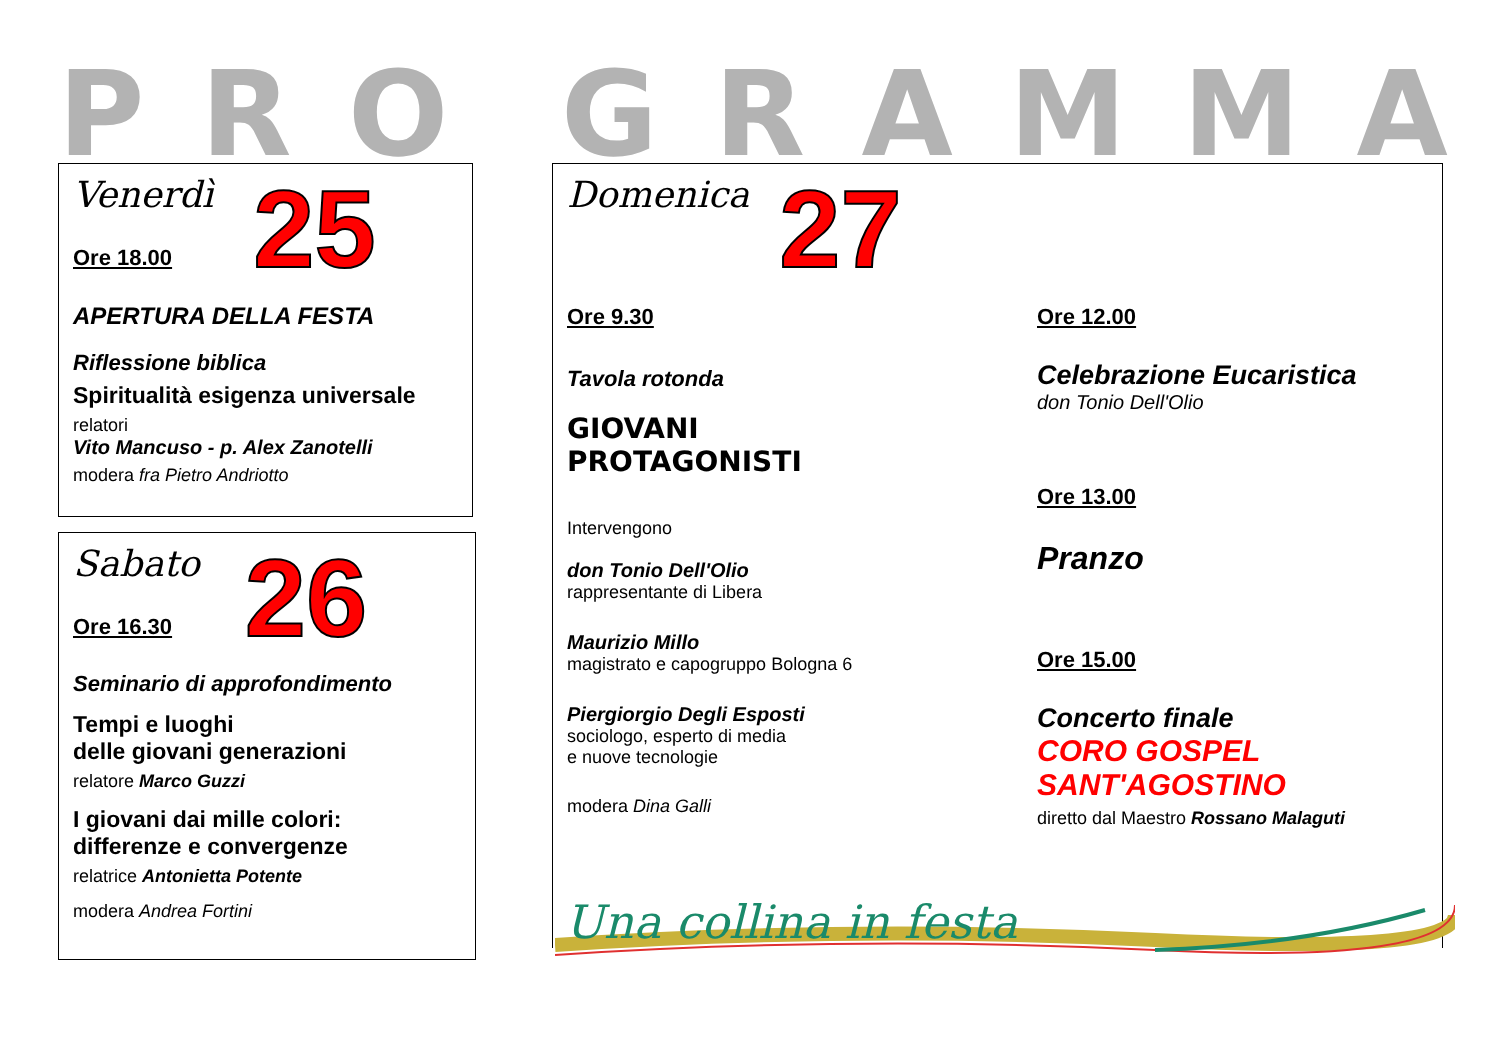PRO GRAMMA
Venerdì
Ore 18.00
25
APERTURA DELLA FESTA
Riflessione biblica
Spiritualità esigenza universale
relatori
Vito Mancuso - p. Alex Zanotelli
modera fra Pietro Andriotto
Sabato
Ore 16.30
26
Seminario di approfondimento
Tempi e luoghi
delle giovani generazioni
relatore Marco Guzzi
I giovani dai mille colori:
differenze e convergenze
relatrice Antonietta Potente
modera Andrea Fortini
Domenica
27
Ore 9.30
Tavola rotonda
GIOVANI
PROTAGONISTI
Intervengono
don Tonio Dell'Olio
rappresentante di Libera
Maurizio Millo
magistrato e capogruppo Bologna 6
Piergiorgio Degli Esposti
sociologo, esperto di media
e nuove tecnologie
modera Dina Galli
Ore 12.00
Celebrazione Eucaristica
don Tonio Dell'Olio
Ore 13.00
Pranzo
Ore 15.00
Concerto finale
CORO GOSPEL
SANT'AGOSTINO
diretto dal Maestro Rossano Malaguti
Una collina in festa